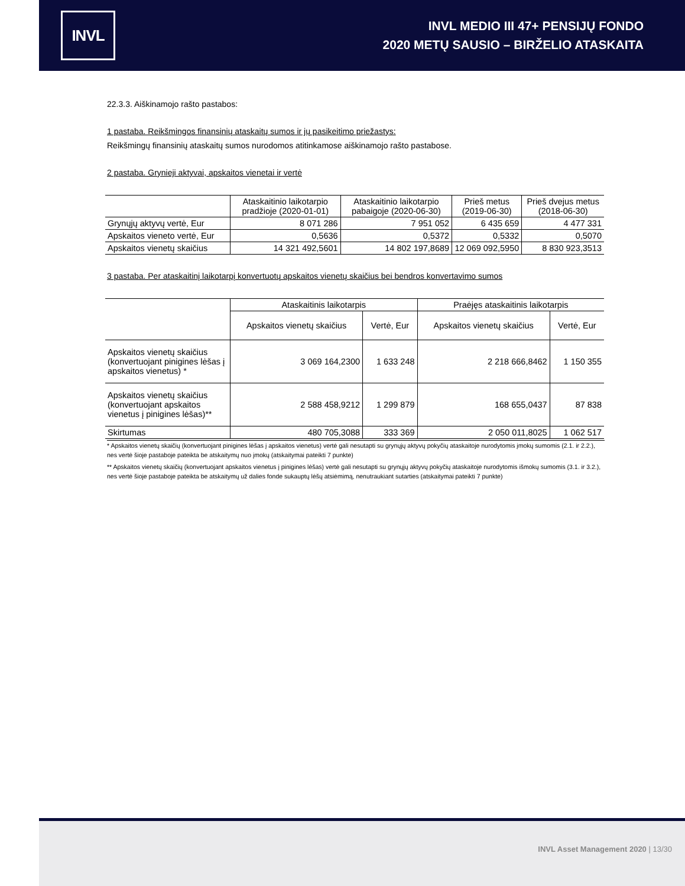INVL
INVL MEDIO III 47+ PENSIJŲ FONDO
2020 METŲ SAUSIO – BIRŽELIO ATASKAITA
22.3.3. Aiškinamojo rašto pastabos:
1 pastaba. Reikšmingos finansinių ataskaitų sumos ir jų pasikeitimo priežastys:
Reikšmingų finansinių ataskaitų sumos nurodomos atitinkamose aiškinamojo rašto pastabose.
2 pastaba. Grynieji aktyvai, apskaitos vienetai ir vertė
| | Ataskaitinio laikotarpio pradžioje (2020-01-01) | Ataskaitinio laikotarpio pabaigoje (2020-06-30) | Prieš metus (2019-06-30) | Prieš dvejus metus (2018-06-30) |
| --- | --- | --- | --- | --- |
| Grynųjų aktyvų vertė, Eur | 8 071 286 | 7 951 052 | 6 435 659 | 4 477 331 |
| Apskaitos vieneto vertė, Eur | 0,5636 | 0,5372 | 0,5332 | 0,5070 |
| Apskaitos vienetų skaičius | 14 321 492,5601 | 14 802 197,8689 | 12 069 092,5950 | 8 830 923,3513 |
3 pastaba. Per ataskaitinį laikotarpį konvertuotų apskaitos vienetų skaičius bei bendros konvertavimo sumos
| | Ataskaitinis laikotarpis | | Praėjęs ataskaitinis laikotarpis | |
| --- | --- | --- | --- | --- |
| | Apskaitos vienetų skaičius | Vertė, Eur | Apskaitos vienetų skaičius | Vertė, Eur |
| Apskaitos vienetų skaičius (konvertuojant pinigines lėšas į apskaitos vienetus) * | 3 069 164,2300 | 1 633 248 | 2 218 666,8462 | 1 150 355 |
| Apskaitos vienetų skaičius (konvertuojant apskaitos vienetus į pinigines lėšas)** | 2 588 458,9212 | 1 299 879 | 168 655,0437 | 87 838 |
| Skirtumas | 480 705,3088 | 333 369 | 2 050 011,8025 | 1 062 517 |
* Apskaitos vienetų skaičių (konvertuojant pinigines lėšas į apskaitos vienetus) vertė gali nesutapti su grynųjų aktyvų pokyčių ataskaitoje nurodytomis įmokų sumomis (2.1. ir 2.2.), nes vertė šioje pastaboje pateikta be atskaitymų nuo įmokų (atskaitymai pateikti 7 punkte)
** Apskaitos vienetų skaičių (konvertuojant apskaitos vienetus į pinigines lėšas) vertė gali nesutapti su grynųjų aktyvų pokyčių ataskaitoje nurodytomis išmokų sumomis (3.1. ir 3.2.), nes vertė šioje pastaboje pateikta be atskaitymų už dalies fonde sukauptų lėšų atsiėmimą, nenutraukiant sutarties (atskaitymai pateikti 7 punkte)
INVL Asset Management 2020 | 13/30